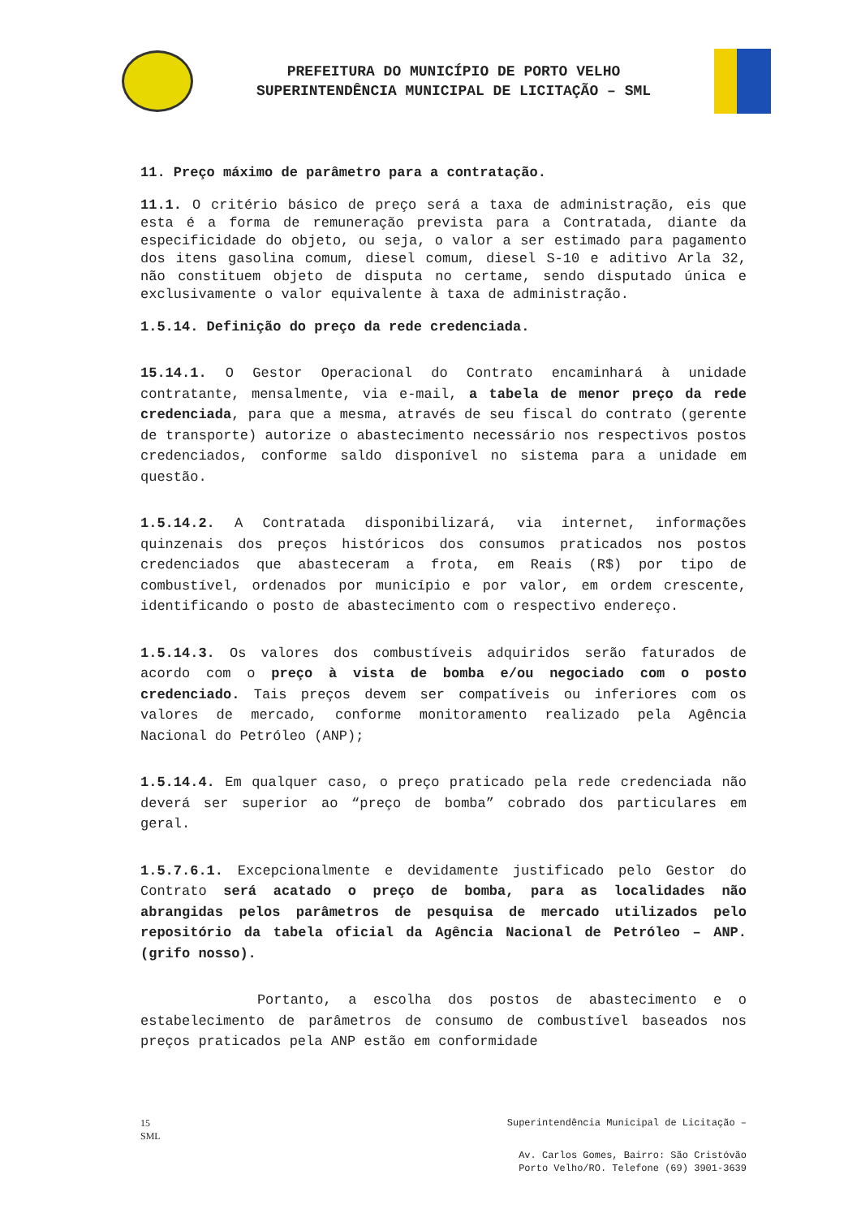PREFEITURA DO MUNICÍPIO DE PORTO VELHO
SUPERINTENDÊNCIA MUNICIPAL DE LICITAÇÃO – SML
11. Preço máximo de parâmetro para a contratação.
11.1. O critério básico de preço será a taxa de administração, eis que esta é a forma de remuneração prevista para a Contratada, diante da especificidade do objeto, ou seja, o valor a ser estimado para pagamento dos itens gasolina comum, diesel comum, diesel S-10 e aditivo Arla 32, não constituem objeto de disputa no certame, sendo disputado única e exclusivamente o valor equivalente à taxa de administração.
1.5.14. Definição do preço da rede credenciada.
15.14.1. O Gestor Operacional do Contrato encaminhará à unidade contratante, mensalmente, via e-mail, a tabela de menor preço da rede credenciada, para que a mesma, através de seu fiscal do contrato (gerente de transporte) autorize o abastecimento necessário nos respectivos postos credenciados, conforme saldo disponível no sistema para a unidade em questão.
1.5.14.2. A Contratada disponibilizará, via internet, informações quinzenais dos preços históricos dos consumos praticados nos postos credenciados que abasteceram a frota, em Reais (R$) por tipo de combustível, ordenados por município e por valor, em ordem crescente, identificando o posto de abastecimento com o respectivo endereço.
1.5.14.3. Os valores dos combustíveis adquiridos serão faturados de acordo com o preço à vista de bomba e/ou negociado com o posto credenciado. Tais preços devem ser compatíveis ou inferiores com os valores de mercado, conforme monitoramento realizado pela Agência Nacional do Petróleo (ANP);
1.5.14.4. Em qualquer caso, o preço praticado pela rede credenciada não deverá ser superior ao “preço de bomba” cobrado dos particulares em geral.
1.5.7.6.1. Excepcionalmente e devidamente justificado pelo Gestor do Contrato será acatado o preço de bomba, para as localidades não abrangidas pelos parâmetros de pesquisa de mercado utilizados pelo repositório da tabela oficial da Agência Nacional de Petróleo – ANP. (grifo nosso).
Portanto, a escolha dos postos de abastecimento e o estabelecimento de parâmetros de consumo de combustível baseados nos preços praticados pela ANP estão em conformidade
15
SML Superintendência Municipal de Licitação –
Av. Carlos Gomes, Bairro: São Cristóvão
Porto Velho/RO. Telefone (69) 3901-3639